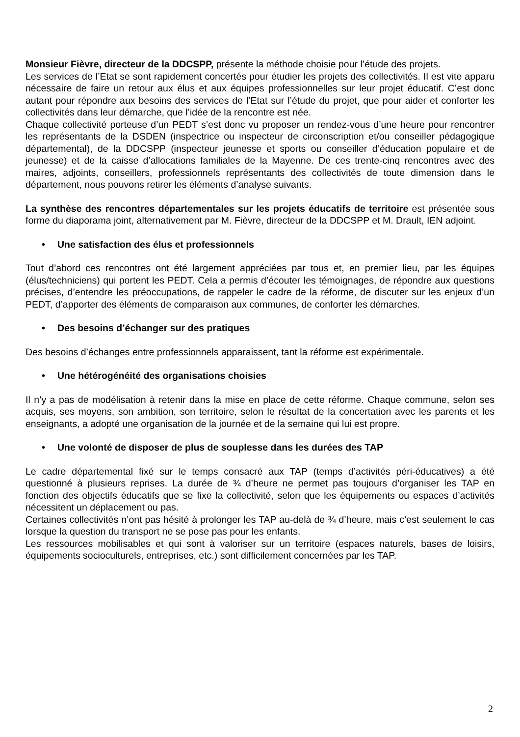Monsieur Fièvre, directeur de la DDCSPP, présente la méthode choisie pour l’étude des projets.
Les services de l’Etat se sont rapidement concertés pour étudier les projets des collectivités. Il est vite apparu nécessaire de faire un retour aux élus et aux équipes professionnelles sur leur projet éducatif. C’est donc autant pour répondre aux besoins des services de l’Etat sur l’étude du projet, que pour aider et conforter les collectivités dans leur démarche, que l’idée de la rencontre est née.
Chaque collectivité porteuse d’un PEDT s’est donc vu proposer un rendez-vous d’une heure pour rencontrer les représentants de la DSDEN (inspectrice ou inspecteur de circonscription et/ou conseiller pédagogique départemental), de la DDCSPP (inspecteur jeunesse et sports ou conseiller d’éducation populaire et de jeunesse) et de la caisse d’allocations familiales de la Mayenne. De ces trente-cinq rencontres avec des maires, adjoints, conseillers, professionnels représentants des collectivités de toute dimension dans le département, nous pouvons retirer les éléments d’analyse suivants.
La synthèse des rencontres départementales sur les projets éducatifs de territoire est présentée sous forme du diaporama joint, alternativement par M. Fièvre, directeur de la DDCSPP et M. Drault, IEN adjoint.
• Une satisfaction des élus et professionnels
Tout d’abord ces rencontres ont été largement appréciées par tous et, en premier lieu, par les équipes (élus/techniciens) qui portent les PEDT. Cela a permis d’écouter les témoignages, de répondre aux questions précises, d’entendre les préoccupations, de rappeler le cadre de la réforme, de discuter sur les enjeux d’un PEDT, d’apporter des éléments de comparaison aux communes, de conforter les démarches.
• Des besoins d’échanger sur des pratiques
Des besoins d’échanges entre professionnels apparaissent, tant la réforme est expérimentale.
• Une hétérogénéité des organisations choisies
Il n’y a pas de modélisation à retenir dans la mise en place de cette réforme. Chaque commune, selon ses acquis, ses moyens, son ambition, son territoire, selon le résultat de la concertation avec les parents et les enseignants, a adopté une organisation de la journée et de la semaine qui lui est propre.
• Une volonté de disposer de plus de souplesse dans les durées des TAP
Le cadre départemental fixé sur le temps consacré aux TAP (temps d’activités péri-éducatives) a été questionné à plusieurs reprises. La durée de ¾ d’heure ne permet pas toujours d’organiser les TAP en fonction des objectifs éducatifs que se fixe la collectivité, selon que les équipements ou espaces d’activités nécessitent un déplacement ou pas.
Certaines collectivités n’ont pas hésité à prolonger les TAP au-delà de ¾ d’heure, mais c’est seulement le cas lorsque la question du transport ne se pose pas pour les enfants.
Les ressources mobilisables et qui sont à valoriser sur un territoire (espaces naturels, bases de loisirs, équipements socioculturels, entreprises, etc.) sont difficilement concernées par les TAP.
2